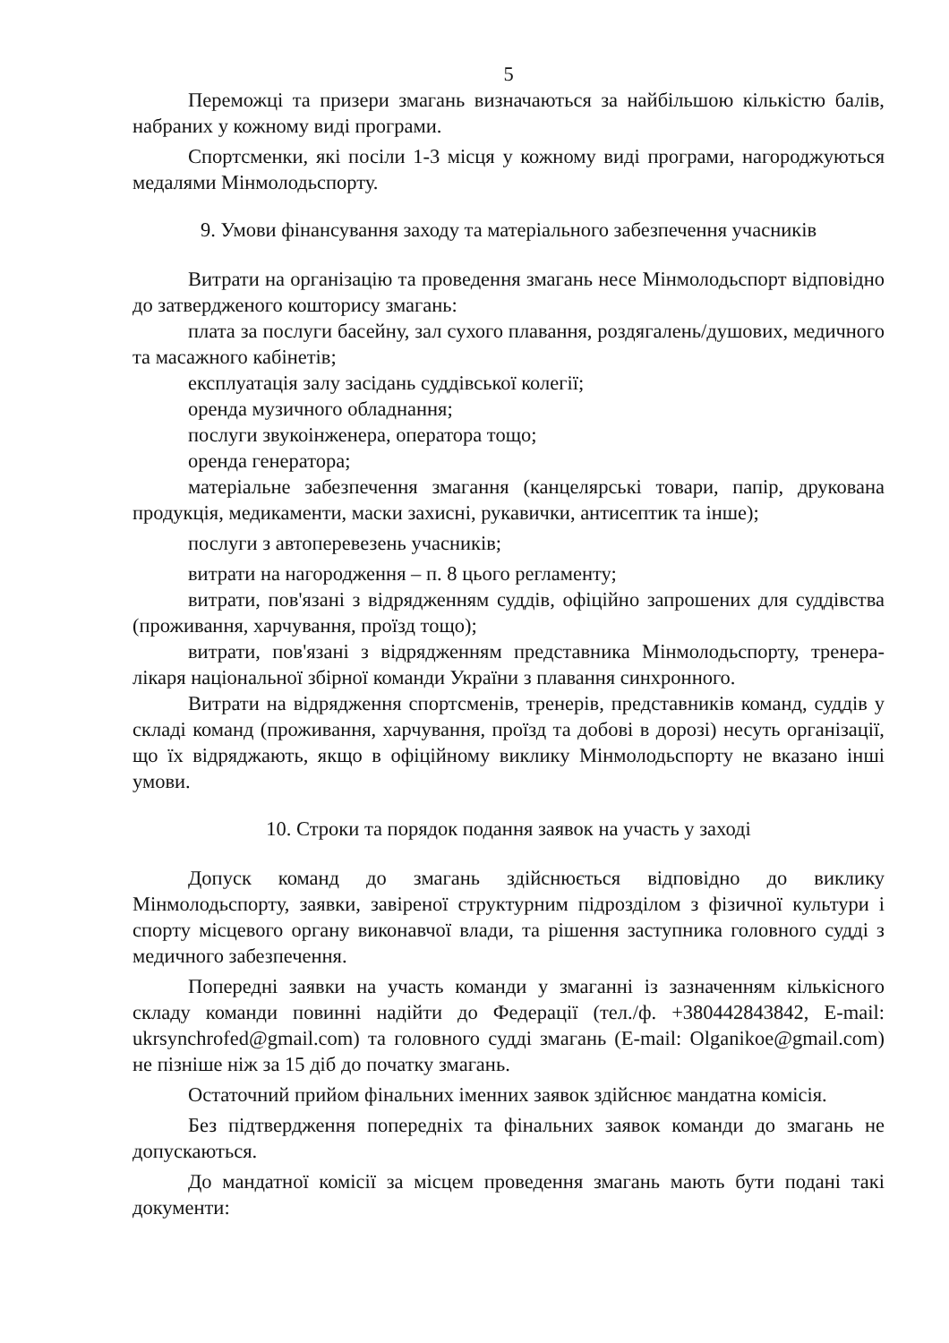5
Переможці та призери змагань визначаються за найбільшою кількістю балів, набраних у кожному виді програми.
Спортсменки, які посіли 1-3 місця у кожному виді програми, нагороджуються медалями Мінмолодьспорту.
9. Умови фінансування заходу та матеріального забезпечення учасників
Витрати на організацію та проведення змагань несе Мінмолодьспорт відповідно до затвердженого кошторису змагань:
плата за послуги басейну, зал сухого плавання, роздягалень/душових, медичного та масажного кабінетів;
експлуатація залу засідань суддівської колегії;
оренда музичного обладнання;
послуги звукоінженера, оператора тощо;
оренда генератора;
матеріальне забезпечення змагання (канцелярські товари, папір, друкована продукція, медикаменти, маски захисні, рукавички, антисептик та інше);
послуги з автоперевезень учасників;
витрати на нагородження – п. 8 цього регламенту;
витрати, пов'язані з відрядженням суддів, офіційно запрошених для суддівства (проживання, харчування, проїзд тощо);
витрати, пов'язані з відрядженням представника Мінмолодьспорту, тренера-лікаря національної збірної команди України з плавання синхронного.
Витрати на відрядження спортсменів, тренерів, представників команд, суддів у складі команд (проживання, харчування, проїзд та добові в дорозі) несуть організації, що їх відряджають, якщо в офіційному виклику Мінмолодьспорту не вказано інші умови.
10. Строки та порядок подання заявок на участь у заході
Допуск команд до змагань здійснюється відповідно до виклику Мінмолодьспорту, заявки, завіреної структурним підрозділом з фізичної культури і спорту місцевого органу виконавчої влади, та рішення заступника головного судді з медичного забезпечення.
Попередні заявки на участь команди у змаганні із зазначенням кількісного складу команди повинні надійти до Федерації (тел./ф. +380442843842, E-mail: ukrsynchrofed@gmail.com) та головного судді змагань (E-mail: Olganikoe@gmail.com) не пізніше ніж за 15 діб до початку змагань.
Остаточний прийом фінальних іменних заявок здійснює мандатна комісія.
Без підтвердження попередніх та фінальних заявок команди до змагань не допускаються.
До мандатної комісії за місцем проведення змагань мають бути подані такі документи: